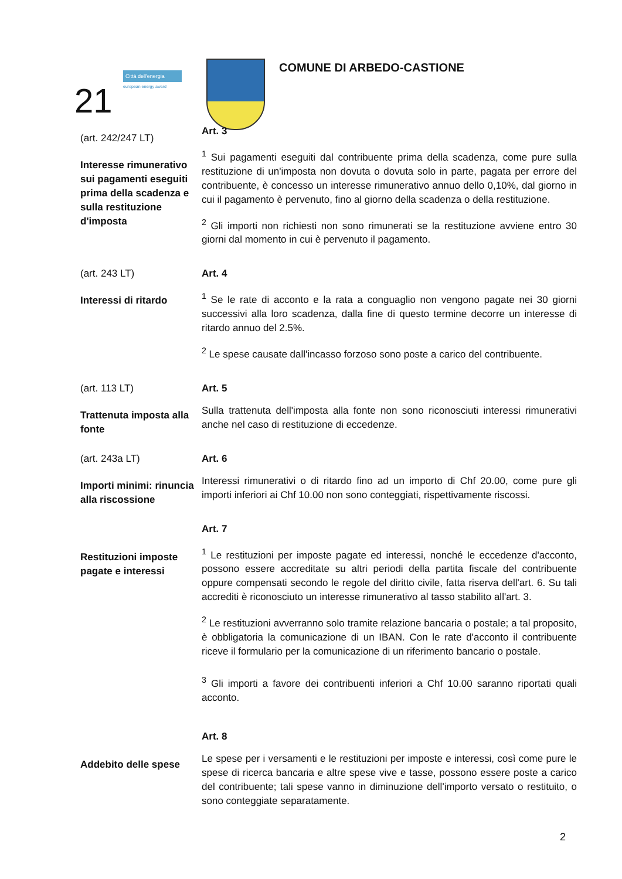21
Città dell'energia
european energy award
COMUNE DI ARBEDO-CASTIONE
(art. 242/247 LT)
Interesse rimunerativo sui pagamenti eseguiti prima della scadenza e sulla restituzione d'imposta
Art. 3
<sup>1</sup> Sui pagamenti eseguiti dal contribuente prima della scadenza, come pure sulla restituzione di un'imposta non dovuta o dovuta solo in parte, pagata per errore del contribuente, è concesso un interesse rimunerativo annuo dello 0,10%, dal giorno in cui il pagamento è pervenuto, fino al giorno della scadenza o della restituzione.
<sup>2</sup> Gli importi non richiesti non sono rimunerati se la restituzione avviene entro 30 giorni dal momento in cui è pervenuto il pagamento.
(art. 243 LT)
Interessi di ritardo
Art. 4
<sup>1</sup> Se le rate di acconto e la rata a conguaglio non vengono pagate nei 30 giorni successivi alla loro scadenza, dalla fine di questo termine decorre un interesse di ritardo annuo del 2.5%.
<sup>2</sup> Le spese causate dall'incasso forzoso sono poste a carico del contribuente.
(art. 113 LT)
Trattenuta imposta alla fonte
Art. 5
Sulla trattenuta dell'imposta alla fonte non sono riconosciuti interessi rimunerativi anche nel caso di restituzione di eccedenze.
(art. 243a LT)
Importi minimi: rinuncia alla riscossione
Art. 6
Interessi rimunerativi o di ritardo fino ad un importo di Chf 20.00, come pure gli importi inferiori ai Chf 10.00 non sono conteggiati, rispettivamente riscossi.
Restituzioni imposte pagate e interessi
Art. 7
<sup>1</sup> Le restituzioni per imposte pagate ed interessi, nonché le eccedenze d'acconto, possono essere accreditate su altri periodi della partita fiscale del contribuente oppure compensati secondo le regole del diritto civile, fatta riserva dell'art. 6. Su tali accrediti è riconosciuto un interesse rimunerativo al tasso stabilito all'art. 3.
<sup>2</sup> Le restituzioni avverranno solo tramite relazione bancaria o postale; a tal proposito, è obbligatoria la comunicazione di un IBAN. Con le rate d'acconto il contribuente riceve il formulario per la comunicazione di un riferimento bancario o postale.
<sup>3</sup> Gli importi a favore dei contribuenti inferiori a Chf 10.00 saranno riportati quali acconto.
Addebito delle spese
Art. 8
Le spese per i versamenti e le restituzioni per imposte e interessi, così come pure le spese di ricerca bancaria e altre spese vive e tasse, possono essere poste a carico del contribuente; tali spese vanno in diminuzione dell'importo versato o restituito, o sono conteggiate separatamente.
2